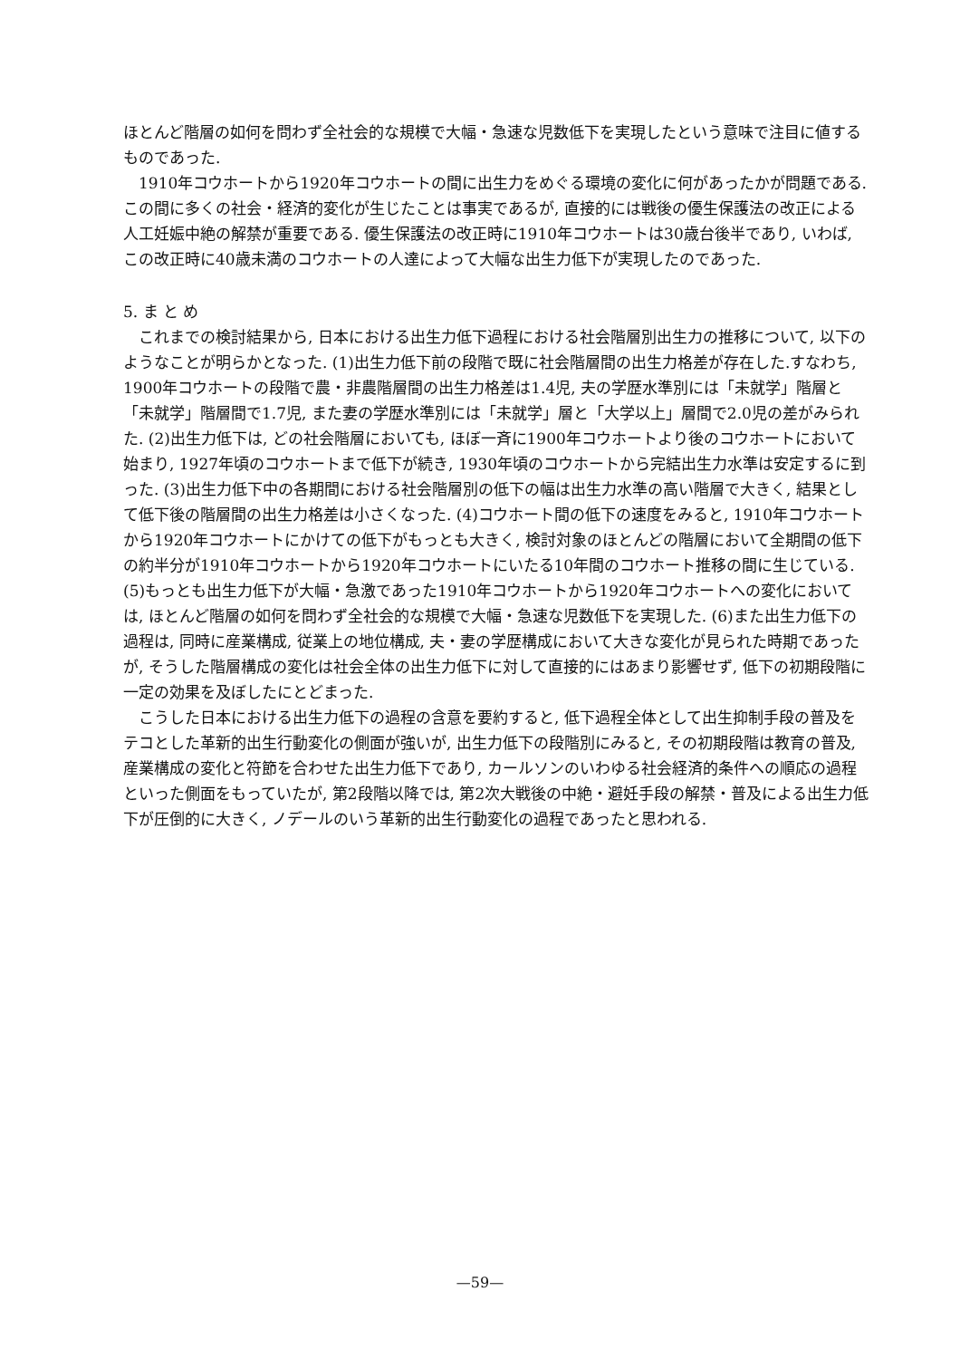ほとんど階層の如何を問わず全社会的な規模で大幅・急速な児数低下を実現したという意味で注目に値するものであった.
1910年コウホートから1920年コウホートの間に出生力をめぐる環境の変化に何があったかが問題である. この間に多くの社会・経済的変化が生じたことは事実であるが, 直接的には戦後の優生保護法の改正による人工妊娠中絶の解禁が重要である. 優生保護法の改正時に1910年コウホートは30歳台後半であり, いわば, この改正時に40歳未満のコウホートの人達によって大幅な出生力低下が実現したのであった.
5. ま と め
これまでの検討結果から, 日本における出生力低下過程における社会階層別出生力の推移について, 以下のようなことが明らかとなった. (1)出生力低下前の段階で既に社会階層間の出生力格差が存在した.すなわち, 1900年コウホートの段階で農・非農階層間の出生力格差は1.4児, 夫の学歴水準別には「未就学」階層と「未就学」階層間で1.7児, また妻の学歴水準別には「未就学」層と「大学以上」層間で2.0児の差がみられた. (2)出生力低下は, どの社会階層においても, ほぼ一斉に1900年コウホートより後のコウホートにおいて始まり, 1927年頃のコウホートまで低下が続き, 1930年頃のコウホートから完結出生力水準は安定するに到った. (3)出生力低下中の各期間における社会階層別の低下の幅は出生力水準の高い階層で大きく, 結果として低下後の階層間の出生力格差は小さくなった. (4)コウホート間の低下の速度をみると, 1910年コウホートから1920年コウホートにかけての低下がもっとも大きく, 検討対象のほとんどの階層において全期間の低下の約半分が1910年コウホートから1920年コウホートにいたる10年間のコウホート推移の間に生じている. (5)もっとも出生力低下が大幅・急激であった1910年コウホートから1920年コウホートへの変化においては, ほとんど階層の如何を問わず全社会的な規模で大幅・急速な児数低下を実現した. (6)また出生力低下の過程は, 同時に産業構成, 従業上の地位構成, 夫・妻の学歴構成において大きな変化が見られた時期であったが, そうした階層構成の変化は社会全体の出生力低下に対して直接的にはあまり影響せず, 低下の初期段階に一定の効果を及ぼしたにとどまった.
こうした日本における出生力低下の過程の含意を要約すると, 低下過程全体として出生抑制手段の普及をテコとした革新的出生行動変化の側面が強いが, 出生力低下の段階別にみると, その初期段階は教育の普及, 産業構成の変化と符節を合わせた出生力低下であり, カールソンのいわゆる社会経済的条件への順応の過程といった側面をもっていたが, 第2段階以降では, 第2次大戦後の中絶・避妊手段の解禁・普及による出生力低下が圧倒的に大きく, ノデールのいう革新的出生行動変化の過程であったと思われる.
—59—